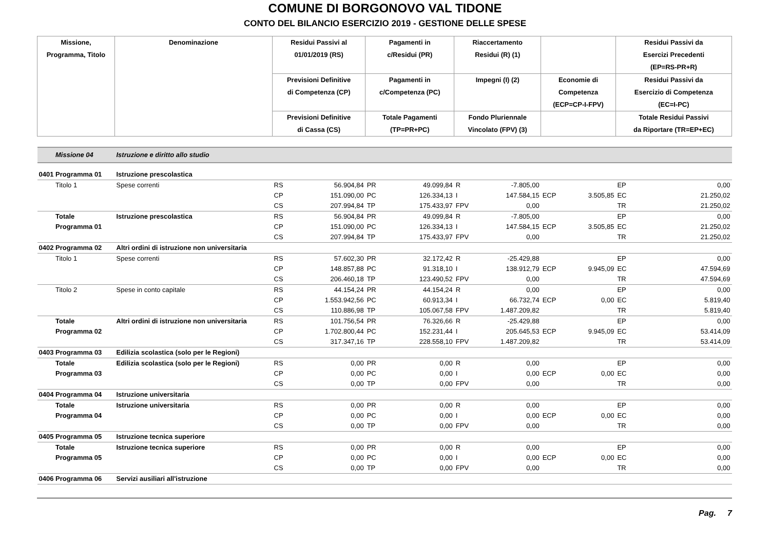COMUNE DI BORGONOVO VAL TIDONE
CONTO DEL BILANCIO ESERCIZIO 2019 - GESTIONE DELLE SPESE
| Missione, Programma, Titolo | Denominazione | Residui Passivi al 01/01/2019 (RS) | | Pagamenti in c/Residui (PR) | | Riaccertamento Residui (R) (1) | | | | Residui Passivi da Esercizi Precedenti (EP=RS-PR+R) | |
| --- | --- | --- | --- | --- | --- | --- | --- | --- | --- | --- | --- |
| | | Previsioni Definitive di Competenza (CP) | | Pagamenti in c/Competenza (PC) | | Impegni (I) (2) | | Economie di Competenza (ECP=CP-I-FPV) | | Residui Passivi da Esercizio di Competenza (EC=I-PC) | |
| | | Previsioni Definitive di Cassa (CS) | | Totale Pagamenti (TP=PR+PC) | | Fondo Pluriennale Vincolato (FPV) (3) | | | | Totale Residui Passivi da Riportare (TR=EP+EC) | |
| Missione 04 | Istruzione e diritto allo studio | | | | | | | | | | |
| 0401 Programma 01 | Istruzione prescolastica | | | | | | | | | | |
| Titolo 1 | Spese correnti | RS CP CS | 56.904,84 151.090,00 207.994,84 | PR PC TP | 49.099,84 126.334,13 175.433,97 | R I FPV | -7.805,00 147.584,15 0,00 | ECP | 3.505,85 | EP EC TR | 0,00 21.250,02 21.250,02 |
| Totale Programma 01 | Istruzione prescolastica | RS CP CS | 56.904,84 151.090,00 207.994,84 | PR PC TP | 49.099,84 126.334,13 175.433,97 | R I FPV | -7.805,00 147.584,15 0,00 | ECP | 3.505,85 | EP EC TR | 0,00 21.250,02 21.250,02 |
| 0402 Programma 02 | Altri ordini di istruzione non universitaria | | | | | | | | | | |
| Titolo 1 | Spese correnti | RS CP CS | 57.602,30 148.857,88 206.460,18 | PR PC TP | 32.172,42 91.318,10 123.490,52 | R I FPV | -25.429,88 138.912,79 0,00 | ECP | 9.945,09 | EP EC TR | 0,00 47.594,69 47.594,69 |
| Titolo 2 | Spese in conto capitale | RS CP CS | 44.154,24 1.553.942,56 110.886,98 | PR PC TP | 44.154,24 60.913,34 105.067,58 | R I FPV | 0,00 66.732,74 1.487.209,82 | ECP | 0,00 | EP EC TR | 0,00 5.819,40 5.819,40 |
| Totale Programma 02 | Altri ordini di istruzione non universitaria | RS CP CS | 101.756,54 1.702.800,44 317.347,16 | PR PC TP | 76.326,66 152.231,44 228.558,10 | R I FPV | -25.429,88 205.645,53 1.487.209,82 | ECP | 9.945,09 | EP EC TR | 0,00 53.414,09 53.414,09 |
| 0403 Programma 03 | Edilizia scolastica (solo per le Regioni) | | | | | | | | | | |
| Totale Programma 03 | Edilizia scolastica (solo per le Regioni) | RS CP CS | 0,00 0,00 0,00 | PR PC TP | 0,00 0,00 0,00 | R I FPV | 0,00 0,00 0,00 | ECP | 0,00 | EP EC TR | 0,00 0,00 0,00 |
| 0404 Programma 04 | Istruzione universitaria | | | | | | | | | | |
| Totale Programma 04 | Istruzione universitaria | RS CP CS | 0,00 0,00 0,00 | PR PC TP | 0,00 0,00 0,00 | R I FPV | 0,00 0,00 0,00 | ECP | 0,00 | EP EC TR | 0,00 0,00 0,00 |
| 0405 Programma 05 | Istruzione tecnica superiore | | | | | | | | | | |
| Totale Programma 05 | Istruzione tecnica superiore | RS CP CS | 0,00 0,00 0,00 | PR PC TP | 0,00 0,00 0,00 | R I FPV | 0,00 0,00 0,00 | ECP | 0,00 | EP EC TR | 0,00 0,00 0,00 |
| 0406 Programma 06 | Servizi ausiliari all'istruzione | | | | | | | | | | |
Pag. 7